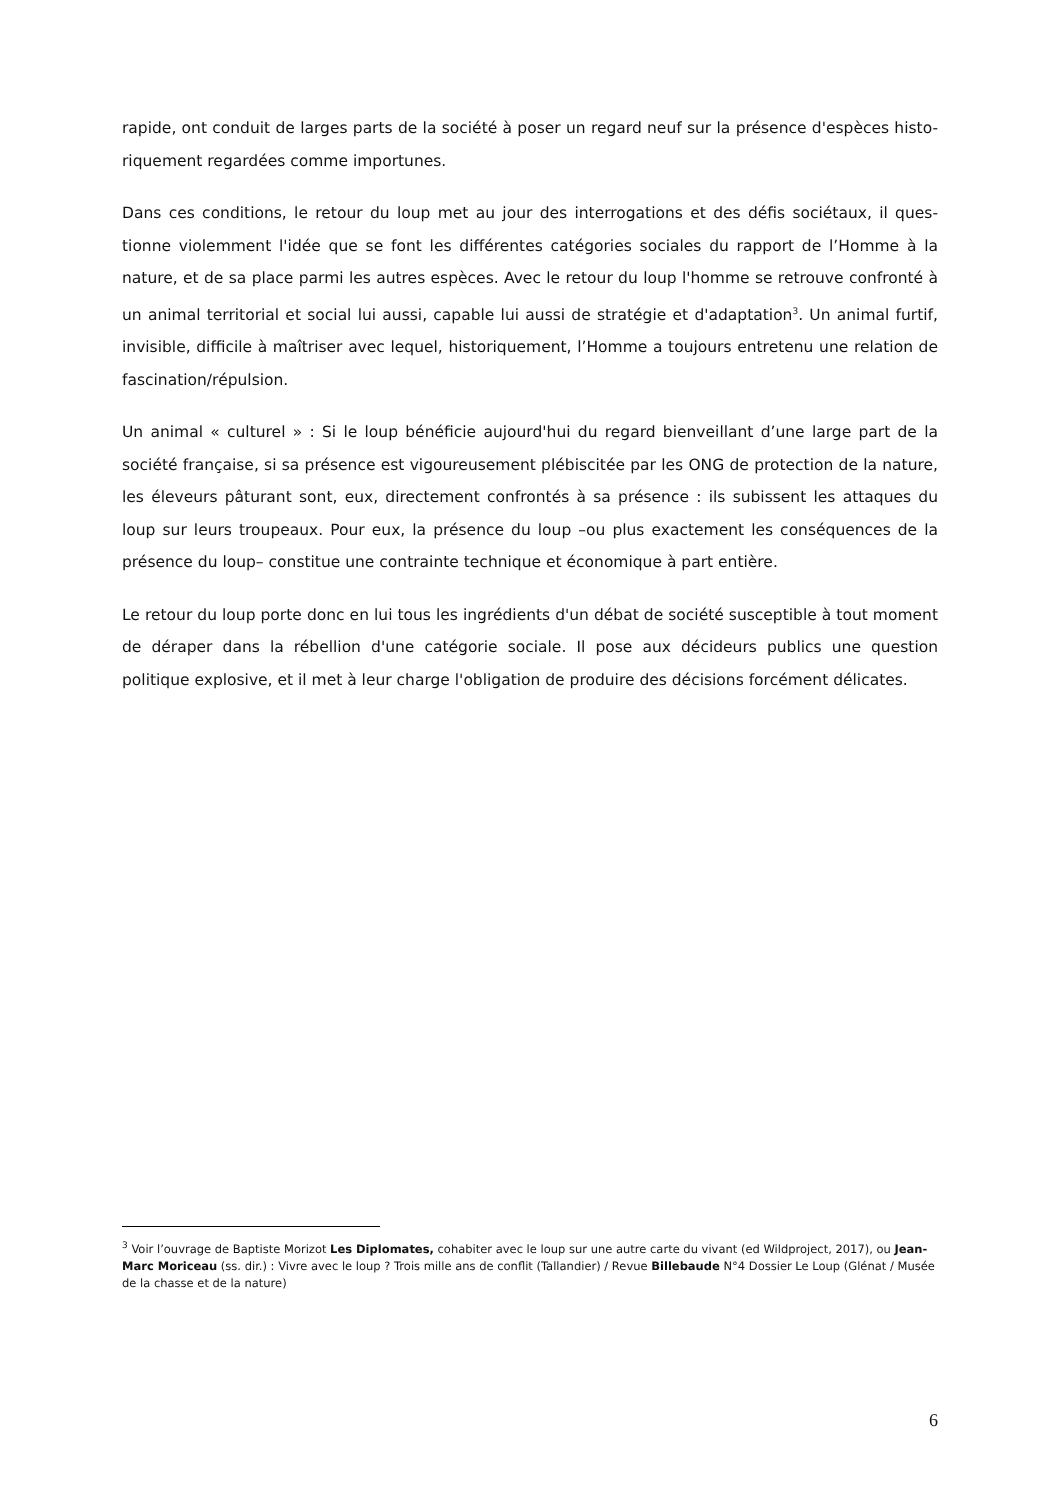rapide, ont conduit de larges parts de la société à poser un regard neuf sur la présence d'espèces histo-riquement regardées comme importunes.
Dans ces conditions, le retour du loup met au jour des interrogations et des défis sociétaux, il ques-tionne violemment l'idée que se font les différentes catégories sociales du rapport de l’Homme à la nature, et de sa place parmi les autres espèces. Avec le retour du loup l'homme se retrouve confronté à un animal territorial et social lui aussi, capable lui aussi de stratégie et d'adaptation<sup>3</sup>. Un animal furtif, invisible, difficile à maîtriser avec lequel, historiquement, l’Homme a toujours entretenu une relation de fascination/répulsion.
Un animal « culturel » : Si le loup bénéficie aujourd'hui du regard bienveillant d’une large part de la société française, si sa présence est vigoureusement plébiscitée par les ONG de protection de la nature, les éleveurs pâturant sont, eux, directement confrontés à sa présence : ils subissent les attaques du loup sur leurs troupeaux. Pour eux, la présence du loup –ou plus exactement les conséquences de la présence du loup– constitue une contrainte technique et économique à part entière.
Le retour du loup porte donc en lui tous les ingrédients d'un débat de société susceptible à tout moment de déraper dans la rébellion d'une catégorie sociale. Il pose aux décideurs publics une question politique explosive, et il met à leur charge l'obligation de produire des décisions forcément délicates.
<sup>3</sup> Voir l’ouvrage de Baptiste Morizot Les Diplomates, cohabiter avec le loup sur une autre carte du vivant (ed Wildproject, 2017), ou Jean-Marc Moriceau (ss. dir.) : Vivre avec le loup ? Trois mille ans de conflit (Tallandier) / Revue Billebaude N°4 Dossier Le Loup (Glénat / Musée de la chasse et de la nature)
6